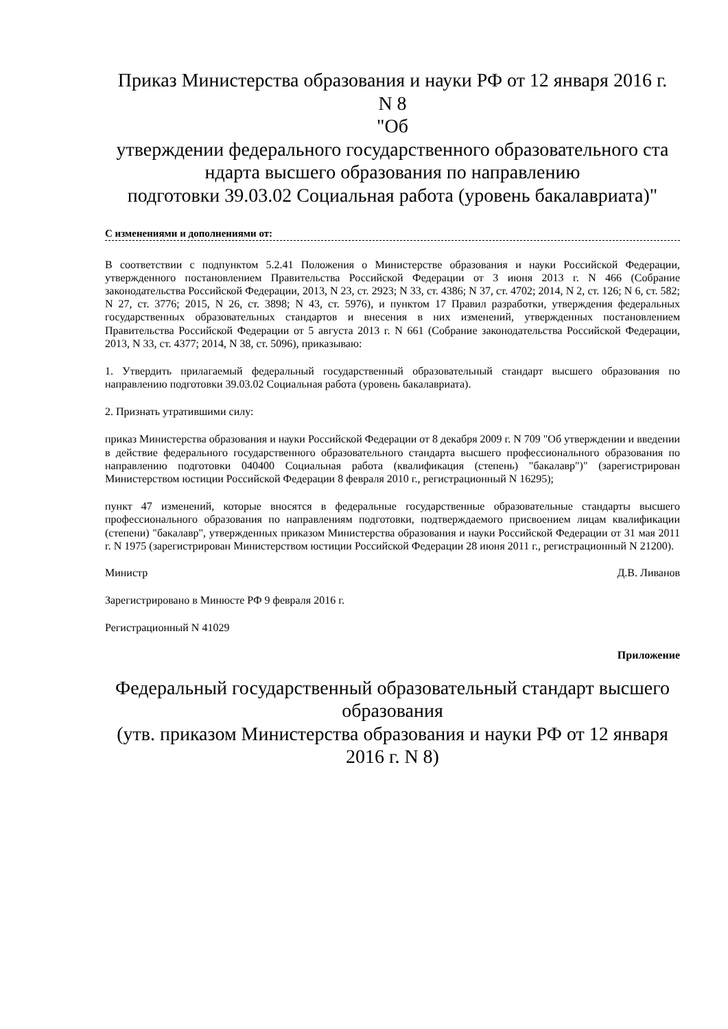Приказ Министерства образования и науки РФ от 12 января 2016 г.
N 8
"Об
утверждении федерального государственного образовательного ста ндарта высшего образования по направлению
подготовки 39.03.02 Социальная работа (уровень бакалавриата)"
С изменениями и дополнениями от:
В соответствии с подпунктом 5.2.41 Положения о Министерстве образования и науки Российской Федерации, утвержденного постановлением Правительства Российской Федерации от 3 июня 2013 г. N 466 (Собрание законодательства Российской Федерации, 2013, N 23, ст. 2923; N 33, ст. 4386; N 37, ст. 4702; 2014, N 2, ст. 126; N 6, ст. 582; N 27, ст. 3776; 2015, N 26, ст. 3898; N 43, ст. 5976), и пунктом 17 Правил разработки, утверждения федеральных государственных образовательных стандартов и внесения в них изменений, утвержденных постановлением Правительства Российской Федерации от 5 августа 2013 г. N 661 (Собрание законодательства Российской Федерации, 2013, N 33, ст. 4377; 2014, N 38, ст. 5096), приказываю:
1. Утвердить прилагаемый федеральный государственный образовательный стандарт высшего образования по направлению подготовки 39.03.02 Социальная работа (уровень бакалавриата).
2. Признать утратившими силу:
приказ Министерства образования и науки Российской Федерации от 8 декабря 2009 г. N 709 "Об утверждении и введении в действие федерального государственного образовательного стандарта высшего профессионального образования по направлению подготовки 040400 Социальная работа (квалификация (степень) "бакалавр")" (зарегистрирован Министерством юстиции Российской Федерации 8 февраля 2010 г., регистрационный N 16295);
пункт 47 изменений, которые вносятся в федеральные государственные образовательные стандарты высшего профессионального образования по направлениям подготовки, подтверждаемого присвоением лицам квалификации (степени) "бакалавр", утвержденных приказом Министерства образования и науки Российской Федерации от 31 мая 2011 г. N 1975 (зарегистрирован Министерством юстиции Российской Федерации 28 июня 2011 г., регистрационный N 21200).
Министр Д.В. Ливанов
Зарегистрировано в Минюсте РФ 9 февраля 2016 г.
Регистрационный N 41029
Приложение
Федеральный государственный образовательный стандарт высшего образования
(утв. приказом Министерства образования и науки РФ от 12 января 2016 г. N 8)